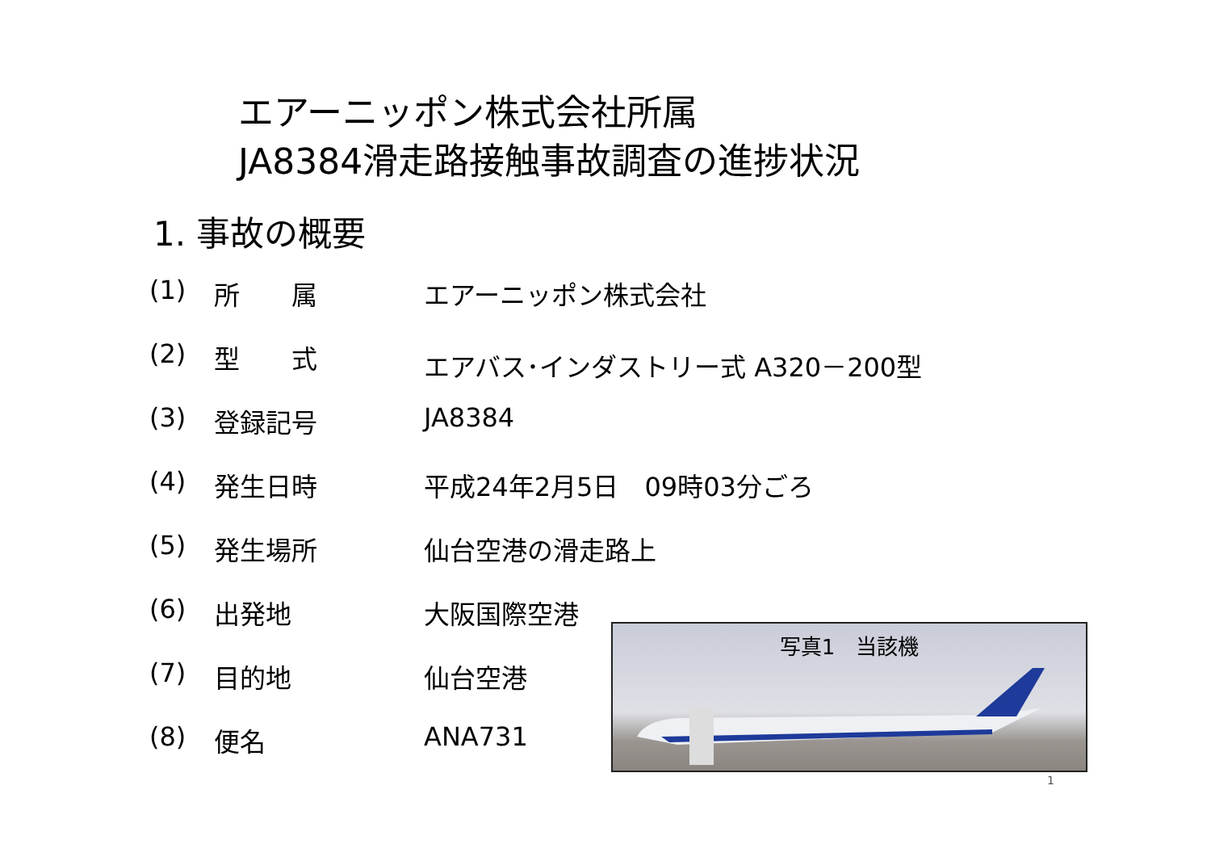エアーニッポン株式会社所属
JA8384滑走路接触事故調査の進捗状況
1. 事故の概要
(1) 所　　属 エアーニッポン株式会社
(2) 型　　式 エアバス･インダストリー式 A320－200型
(3) 登録記号 JA8384
(4) 発生日時 平成24年2月5日　09時03分ごろ
(5) 発生場所 仙台空港の滑走路上
(6) 出発地 大阪国際空港
(7) 目的地 仙台空港
(8) 便名 ANA731
写真1　当該機
1